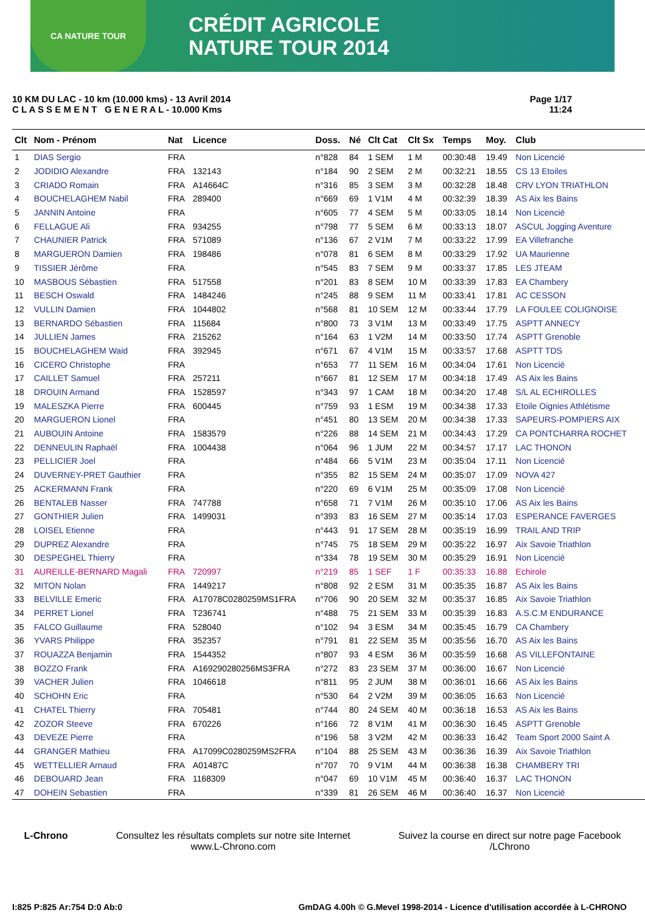CA NATURE TOUR
CRÉDIT AGRICOLE
NATURE TOUR 2014
10 KM DU LAC - 10 km (10.000 kms) - 13 Avril 2014
C L A S S E M E N T G E N E R A L - 10.000 Kms
Page 1/17
11:24
| Clt | Nom - Prénom | Nat | Licence | Doss. | Né | Clt Cat | Clt Sx | Temps | Moy. | Club |
| --- | --- | --- | --- | --- | --- | --- | --- | --- | --- | --- |
| 1 | DIAS Sergio | FRA | | n°828 | 84 | 1 SEM | 1 M | 00:30:48 | 19.49 | Non Licencié |
| 2 | JODIDIO Alexandre | FRA | 132143 | n°184 | 90 | 2 SEM | 2 M | 00:32:21 | 18.55 | CS 13 Etoiles |
| 3 | CRIADO Romain | FRA | A14664C | n°316 | 85 | 3 SEM | 3 M | 00:32:28 | 18.48 | CRV LYON TRIATHLON |
| 4 | BOUCHELAGHEM Nabil | FRA | 289400 | n°669 | 69 | 1 V1M | 4 M | 00:32:39 | 18.39 | AS Aix les Bains |
| 5 | JANNIN Antoine | FRA | | n°605 | 77 | 4 SEM | 5 M | 00:33:05 | 18.14 | Non Licencié |
| 6 | FELLAGUE Ali | FRA | 934255 | n°798 | 77 | 5 SEM | 6 M | 00:33:13 | 18.07 | ASCUL Jogging Aventure |
| 7 | CHAUNIER Patrick | FRA | 571089 | n°136 | 67 | 2 V1M | 7 M | 00:33:22 | 17.99 | EA Villefranche |
| 8 | MARGUERON Damien | FRA | 198486 | n°078 | 81 | 6 SEM | 8 M | 00:33:29 | 17.92 | UA Maurienne |
| 9 | TISSIER Jérôme | FRA | | n°545 | 83 | 7 SEM | 9 M | 00:33:37 | 17.85 | LES JTEAM |
| 10 | MASBOUS Sébastien | FRA | 517558 | n°201 | 83 | 8 SEM | 10 M | 00:33:39 | 17.83 | EA Chambery |
| 11 | BESCH Oswald | FRA | 1484246 | n°245 | 88 | 9 SEM | 11 M | 00:33:41 | 17.81 | AC CESSON |
| 12 | VULLIN Damien | FRA | 1044802 | n°568 | 81 | 10 SEM | 12 M | 00:33:44 | 17.79 | LA FOULEE COLIGNOISE |
| 13 | BERNARDO Sébastien | FRA | 115684 | n°800 | 73 | 3 V1M | 13 M | 00:33:49 | 17.75 | ASPTT ANNECY |
| 14 | JULLIEN James | FRA | 215262 | n°164 | 63 | 1 V2M | 14 M | 00:33:50 | 17.74 | ASPTT Grenoble |
| 15 | BOUCHELAGHEM Waid | FRA | 392945 | n°671 | 67 | 4 V1M | 15 M | 00:33:57 | 17.68 | ASPTT TDS |
| 16 | CICERO Christophe | FRA | | n°653 | 77 | 11 SEM | 16 M | 00:34:04 | 17.61 | Non Licencié |
| 17 | CAILLET Samuel | FRA | 257211 | n°667 | 81 | 12 SEM | 17 M | 00:34:18 | 17.49 | AS Aix les Bains |
| 18 | DROUIN Armand | FRA | 1528597 | n°343 | 97 | 1 CAM | 18 M | 00:34:20 | 17.48 | S/L AL ECHIROLLES |
| 19 | MALESZKA Pierre | FRA | 600445 | n°759 | 93 | 1 ESM | 19 M | 00:34:38 | 17.33 | Etoile Oignies Athlétisme |
| 20 | MARGUERON Lionel | FRA | | n°451 | 80 | 13 SEM | 20 M | 00:34:38 | 17.33 | SAPEURS-POMPIERS AIX |
| 21 | AUBOUIN Antoine | FRA | 1583579 | n°226 | 88 | 14 SEM | 21 M | 00:34:43 | 17.29 | CA PONTCHARRA ROCHET |
| 22 | DENNEULIN Raphaël | FRA | 1004438 | n°064 | 96 | 1 JUM | 22 M | 00:34:57 | 17.17 | LAC THONON |
| 23 | PELLICIER Joel | FRA | | n°484 | 66 | 5 V1M | 23 M | 00:35:04 | 17.11 | Non Licencié |
| 24 | DUVERNEY-PRET Gauthier | FRA | | n°355 | 82 | 15 SEM | 24 M | 00:35:07 | 17.09 | NOVA 427 |
| 25 | ACKERMANN Frank | FRA | | n°220 | 69 | 6 V1M | 25 M | 00:35:09 | 17.08 | Non Licencié |
| 26 | BENTALEB Nasser | FRA | 747788 | n°658 | 71 | 7 V1M | 26 M | 00:35:10 | 17.06 | AS Aix les Bains |
| 27 | GONTHIER Julien | FRA | 1499031 | n°393 | 83 | 16 SEM | 27 M | 00:35:14 | 17.03 | ESPERANCE FAVERGES |
| 28 | LOISEL Etienne | FRA | | n°443 | 91 | 17 SEM | 28 M | 00:35:19 | 16.99 | TRAIL AND TRIP |
| 29 | DUPREZ Alexandre | FRA | | n°745 | 75 | 18 SEM | 29 M | 00:35:22 | 16.97 | Aix Savoie Triathlon |
| 30 | DESPEGHEL Thierry | FRA | | n°334 | 78 | 19 SEM | 30 M | 00:35:29 | 16.91 | Non Licencié |
| 31 | AUREILLE-BERNARD Magali | FRA | 720997 | n°219 | 85 | 1 SEF | 1 F | 00:35:33 | 16.88 | Echirole |
| 32 | MITON Nolan | FRA | 1449217 | n°808 | 92 | 2 ESM | 31 M | 00:35:35 | 16.87 | AS Aix les Bains |
| 33 | BELVILLE Emeric | FRA | A17078C0280259MS1FRA | n°706 | 90 | 20 SEM | 32 M | 00:35:37 | 16.85 | Aix Savoie Triathlon |
| 34 | PERRET Lionel | FRA | T236741 | n°488 | 75 | 21 SEM | 33 M | 00:35:39 | 16.83 | A.S.C.M ENDURANCE |
| 35 | FALCO Guillaume | FRA | 528040 | n°102 | 94 | 3 ESM | 34 M | 00:35:45 | 16.79 | CA Chambery |
| 36 | YVARS Philippe | FRA | 352357 | n°791 | 81 | 22 SEM | 35 M | 00:35:56 | 16.70 | AS Aix les Bains |
| 37 | ROUAZZA Benjamin | FRA | 1544352 | n°807 | 93 | 4 ESM | 36 M | 00:35:59 | 16.68 | AS VILLEFONTAINE |
| 38 | BOZZO Frank | FRA | A169290280256MS3FRA | n°272 | 83 | 23 SEM | 37 M | 00:36:00 | 16.67 | Non Licencié |
| 39 | VACHER Julien | FRA | 1046618 | n°811 | 95 | 2 JUM | 38 M | 00:36:01 | 16.66 | AS Aix les Bains |
| 40 | SCHOHN Eric | FRA | | n°530 | 64 | 2 V2M | 39 M | 00:36:05 | 16.63 | Non Licencié |
| 41 | CHATEL Thierry | FRA | 705481 | n°744 | 80 | 24 SEM | 40 M | 00:36:18 | 16.53 | AS Aix les Bains |
| 42 | ZOZOR Steeve | FRA | 670226 | n°166 | 72 | 8 V1M | 41 M | 00:36:30 | 16.45 | ASPTT Grenoble |
| 43 | DEVEZE Pierre | FRA | | n°196 | 58 | 3 V2M | 42 M | 00:36:33 | 16.42 | Team Sport 2000 Saint A |
| 44 | GRANGER Mathieu | FRA | A17099C0280259MS2FRA | n°104 | 88 | 25 SEM | 43 M | 00:36:36 | 16.39 | Aix Savoie Triathlon |
| 45 | WETTELLIER Arnaud | FRA | A01487C | n°707 | 70 | 9 V1M | 44 M | 00:36:38 | 16.38 | CHAMBERY TRI |
| 46 | DEBOUARD Jean | FRA | 1168309 | n°047 | 69 | 10 V1M | 45 M | 00:36:40 | 16.37 | LAC THONON |
| 47 | DOHEIN Sebastien | FRA | | n°339 | 81 | 26 SEM | 46 M | 00:36:40 | 16.37 | Non Licencié |
L-Chrono Consultez les résultats complets sur notre site Internet
www.L-Chrono.com
Suivez la course en direct sur notre page Facebook
/LChrono
I:825 P:825 Ar:754 D:0 Ab:0 GmDAG 4.00h © G.Mevel 1998-2014 - Licence d'utilisation accordée à L-CHRONO